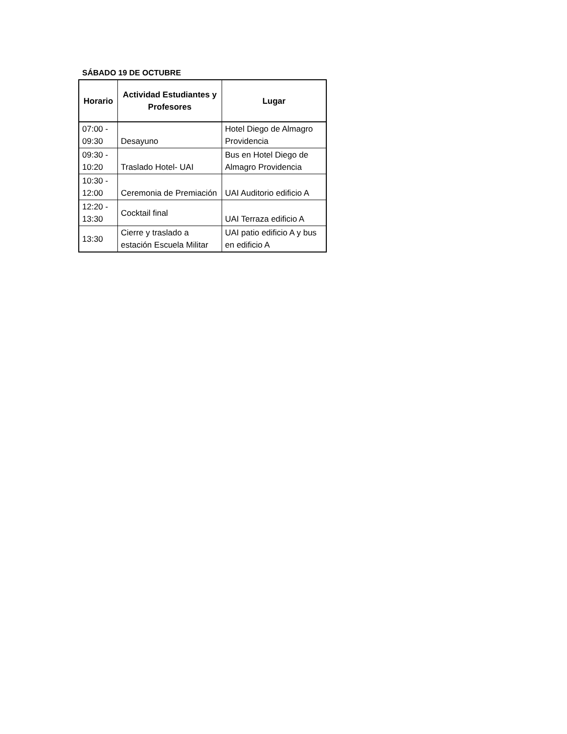SÁBADO 19 DE OCTUBRE
| Horario | Actividad Estudiantes y Profesores | Lugar |
| --- | --- | --- |
| 07:00 - 09:30 | Desayuno | Hotel Diego de Almagro Providencia |
| 09:30 - 10:20 | Traslado Hotel- UAI | Bus en Hotel Diego de Almagro Providencia |
| 10:30 - 12:00 | Ceremonia de Premiación | UAI Auditorio edificio A |
| 12:20 - 13:30 | Cocktail final | UAI Terraza edificio A |
| 13:30 | Cierre y traslado a estación Escuela Militar | UAI patio edificio A y bus en edificio A |